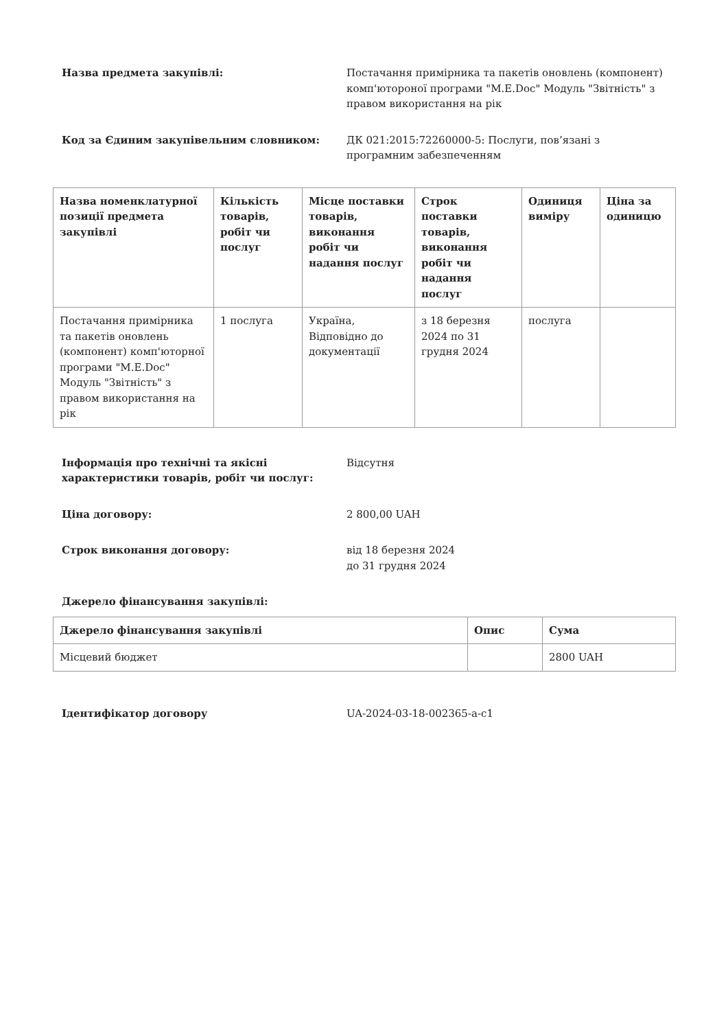Назва предмета закупівлі: Постачання примірника та пакетів оновлень (компонент) комп'ютороної програми "M.E.Doc" Модуль "Звітність" з правом використання на рік
Код за Єдиним закупівельним словником: ДК 021:2015:72260000-5: Послуги, пов’язані з програмним забезпеченням
| Назва номенклатурної позиції предмета закупівлі | Кількість товарів, робіт чи послуг | Місце поставки товарів, виконання робіт чи надання послуг | Строк поставки товарів, виконання робіт чи надання послуг | Одиниця виміру | Ціна за одиницю |
| --- | --- | --- | --- | --- | --- |
| Постачання примірника та пакетів оновлень (компонент) комп'юторної програми "M.E.Doc" Модуль "Звітність" з правом використання на рік | 1 послуга | Україна, Відповідно до документації | з 18 березня 2024 по 31 грудня 2024 | послуга | |
Інформація про технічні та якісні характеристики товарів, робіт чи послуг:
Відсутня
Ціна договору: 2 800,00 UAH
Строк виконання договору: від 18 березня 2024
до 31 грудня 2024
Джерело фінансування закупівлі:
| Джерело фінансування закупівлі | Опис | Сума |
| --- | --- | --- |
| Місцевий бюджет | | 2800 UAH |
Ідентифікатор договору UA-2024-03-18-002365-a-c1